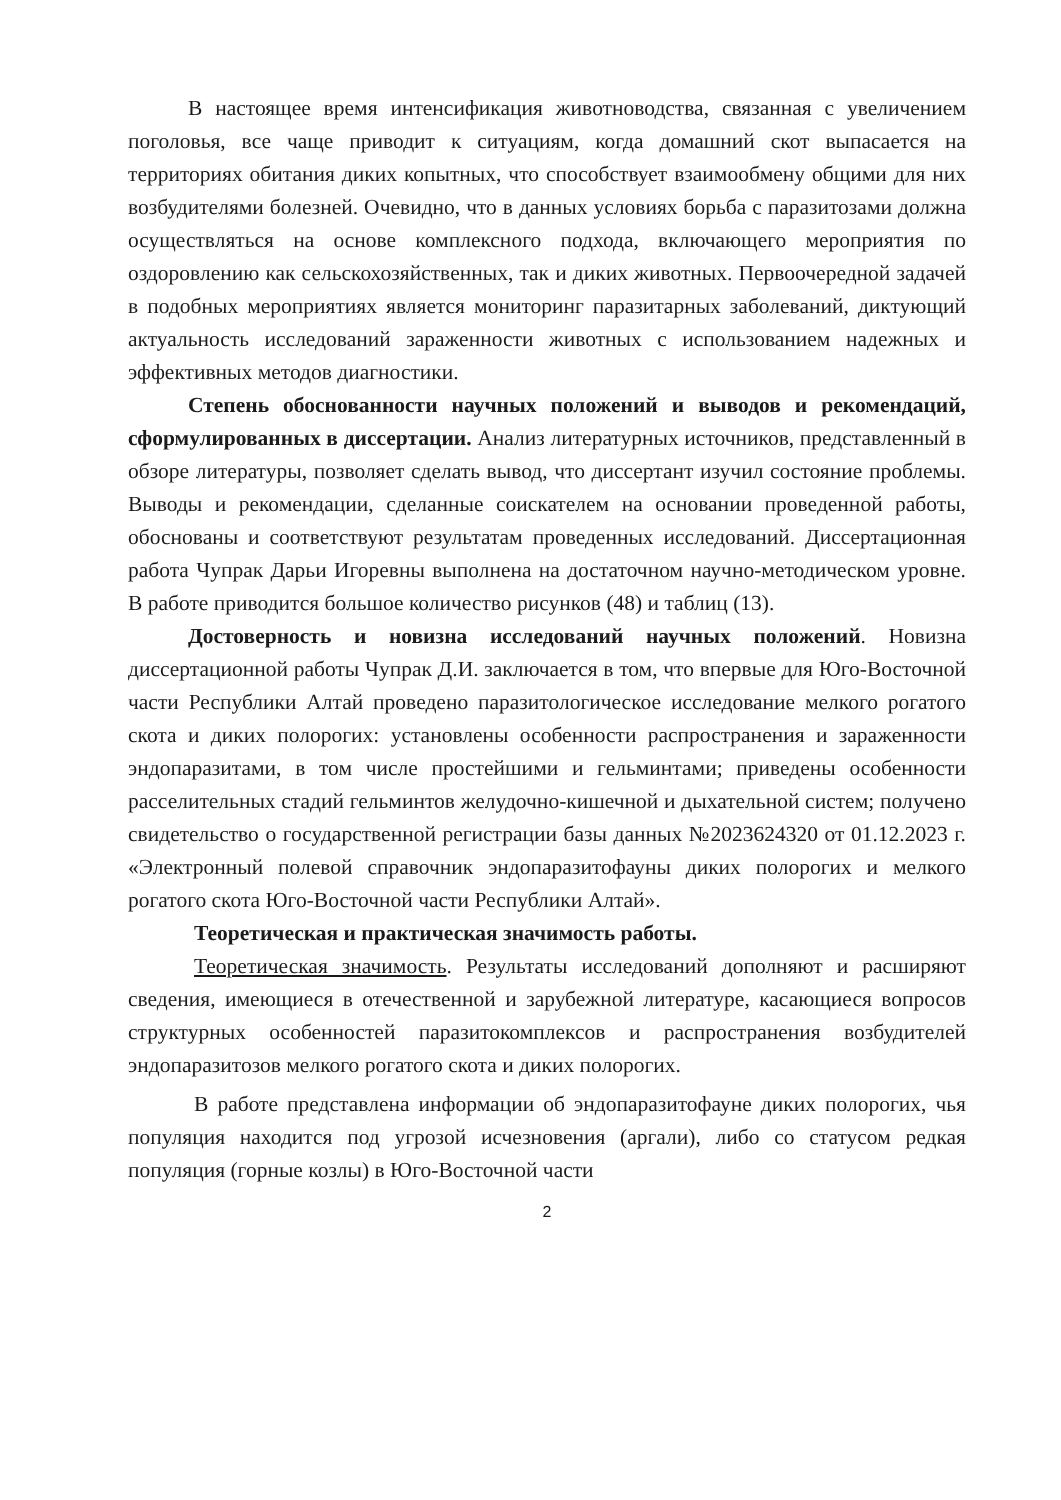В настоящее время интенсификация животноводства, связанная с увеличением поголовья, все чаще приводит к ситуациям, когда домашний скот выпасается на территориях обитания диких копытных, что способствует взаимообмену общими для них возбудителями болезней. Очевидно, что в данных условиях борьба с паразитозами должна осуществляться на основе комплексного подхода, включающего мероприятия по оздоровлению как сельскохозяйственных, так и диких животных. Первоочередной задачей в подобных мероприятиях является мониторинг паразитарных заболеваний, диктующий актуальность исследований зараженности животных с использованием надежных и эффективных методов диагностики.
Степень обоснованности научных положений и выводов и рекомендаций, сформулированных в диссертации. Анализ литературных источников, представленный в обзоре литературы, позволяет сделать вывод, что диссертант изучил состояние проблемы. Выводы и рекомендации, сделанные соискателем на основании проведенной работы, обоснованы и соответствуют результатам проведенных исследований. Диссертационная работа Чупрак Дарьи Игоревны выполнена на достаточном научно-методическом уровне. В работе приводится большое количество рисунков (48) и таблиц (13).
Достоверность и новизна исследований научных положений. Новизна диссертационной работы Чупрак Д.И. заключается в том, что впервые для Юго-Восточной части Республики Алтай проведено паразитологическое исследование мелкого рогатого скота и диких полорогих: установлены особенности распространения и зараженности эндопаразитами, в том числе простейшими и гельминтами; приведены особенности расселительных стадий гельминтов желудочно-кишечной и дыхательной систем; получено свидетельство о государственной регистрации базы данных №2023624320 от 01.12.2023 г. «Электронный полевой справочник эндопаразитофауны диких полорогих и мелкого рогатого скота Юго-Восточной части Республики Алтай».
Теоретическая и практическая значимость работы.
Теоретическая значимость. Результаты исследований дополняют и расширяют сведения, имеющиеся в отечественной и зарубежной литературе, касающиеся вопросов структурных особенностей паразитокомплексов и распространения возбудителей эндопаразитозов мелкого рогатого скота и диких полорогих.
В работе представлена информации об эндопаразитофауне диких полорогих, чья популяция находится под угрозой исчезновения (аргали), либо со статусом редкая популяция (горные козлы) в Юго-Восточной части
2